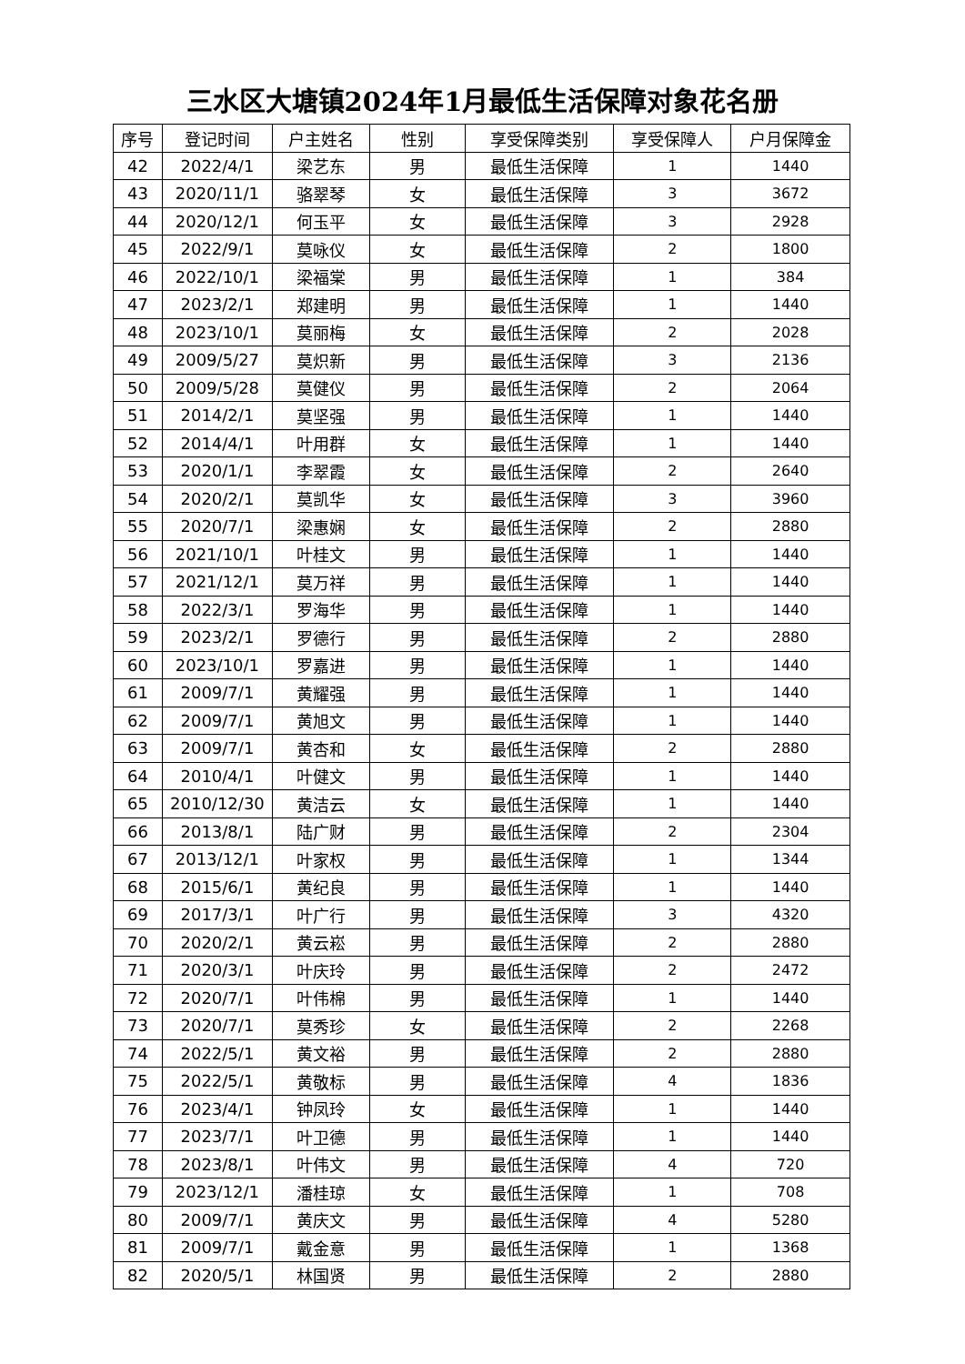三水区大塘镇2024年1月最低生活保障对象花名册
| 序号 | 登记时间 | 户主姓名 | 性别 | 享受保障类别 | 享受保障人 | 户月保障金 |
| --- | --- | --- | --- | --- | --- | --- |
| 42 | 2022/4/1 | 梁艺东 | 男 | 最低生活保障 | 1 | 1440 |
| 43 | 2020/11/1 | 骆翠琴 | 女 | 最低生活保障 | 3 | 3672 |
| 44 | 2020/12/1 | 何玉平 | 女 | 最低生活保障 | 3 | 2928 |
| 45 | 2022/9/1 | 莫咏仪 | 女 | 最低生活保障 | 2 | 1800 |
| 46 | 2022/10/1 | 梁福棠 | 男 | 最低生活保障 | 1 | 384 |
| 47 | 2023/2/1 | 郑建明 | 男 | 最低生活保障 | 1 | 1440 |
| 48 | 2023/10/1 | 莫丽梅 | 女 | 最低生活保障 | 2 | 2028 |
| 49 | 2009/5/27 | 莫炽新 | 男 | 最低生活保障 | 3 | 2136 |
| 50 | 2009/5/28 | 莫健仪 | 男 | 最低生活保障 | 2 | 2064 |
| 51 | 2014/2/1 | 莫坚强 | 男 | 最低生活保障 | 1 | 1440 |
| 52 | 2014/4/1 | 叶用群 | 女 | 最低生活保障 | 1 | 1440 |
| 53 | 2020/1/1 | 李翠霞 | 女 | 最低生活保障 | 2 | 2640 |
| 54 | 2020/2/1 | 莫凯华 | 女 | 最低生活保障 | 3 | 3960 |
| 55 | 2020/7/1 | 梁惠娴 | 女 | 最低生活保障 | 2 | 2880 |
| 56 | 2021/10/1 | 叶桂文 | 男 | 最低生活保障 | 1 | 1440 |
| 57 | 2021/12/1 | 莫万祥 | 男 | 最低生活保障 | 1 | 1440 |
| 58 | 2022/3/1 | 罗海华 | 男 | 最低生活保障 | 1 | 1440 |
| 59 | 2023/2/1 | 罗德行 | 男 | 最低生活保障 | 2 | 2880 |
| 60 | 2023/10/1 | 罗嘉进 | 男 | 最低生活保障 | 1 | 1440 |
| 61 | 2009/7/1 | 黄耀强 | 男 | 最低生活保障 | 1 | 1440 |
| 62 | 2009/7/1 | 黄旭文 | 男 | 最低生活保障 | 1 | 1440 |
| 63 | 2009/7/1 | 黄杏和 | 女 | 最低生活保障 | 2 | 2880 |
| 64 | 2010/4/1 | 叶健文 | 男 | 最低生活保障 | 1 | 1440 |
| 65 | 2010/12/30 | 黄洁云 | 女 | 最低生活保障 | 1 | 1440 |
| 66 | 2013/8/1 | 陆广财 | 男 | 最低生活保障 | 2 | 2304 |
| 67 | 2013/12/1 | 叶家权 | 男 | 最低生活保障 | 1 | 1344 |
| 68 | 2015/6/1 | 黄纪良 | 男 | 最低生活保障 | 1 | 1440 |
| 69 | 2017/3/1 | 叶广行 | 男 | 最低生活保障 | 3 | 4320 |
| 70 | 2020/2/1 | 黄云崧 | 男 | 最低生活保障 | 2 | 2880 |
| 71 | 2020/3/1 | 叶庆玲 | 男 | 最低生活保障 | 2 | 2472 |
| 72 | 2020/7/1 | 叶伟棉 | 男 | 最低生活保障 | 1 | 1440 |
| 73 | 2020/7/1 | 莫秀珍 | 女 | 最低生活保障 | 2 | 2268 |
| 74 | 2022/5/1 | 黄文裕 | 男 | 最低生活保障 | 2 | 2880 |
| 75 | 2022/5/1 | 黄敬标 | 男 | 最低生活保障 | 4 | 1836 |
| 76 | 2023/4/1 | 钟凤玲 | 女 | 最低生活保障 | 1 | 1440 |
| 77 | 2023/7/1 | 叶卫德 | 男 | 最低生活保障 | 1 | 1440 |
| 78 | 2023/8/1 | 叶伟文 | 男 | 最低生活保障 | 4 | 720 |
| 79 | 2023/12/1 | 潘桂琼 | 女 | 最低生活保障 | 1 | 708 |
| 80 | 2009/7/1 | 黄庆文 | 男 | 最低生活保障 | 4 | 5280 |
| 81 | 2009/7/1 | 戴金意 | 男 | 最低生活保障 | 1 | 1368 |
| 82 | 2020/5/1 | 林国贤 | 男 | 最低生活保障 | 2 | 2880 |